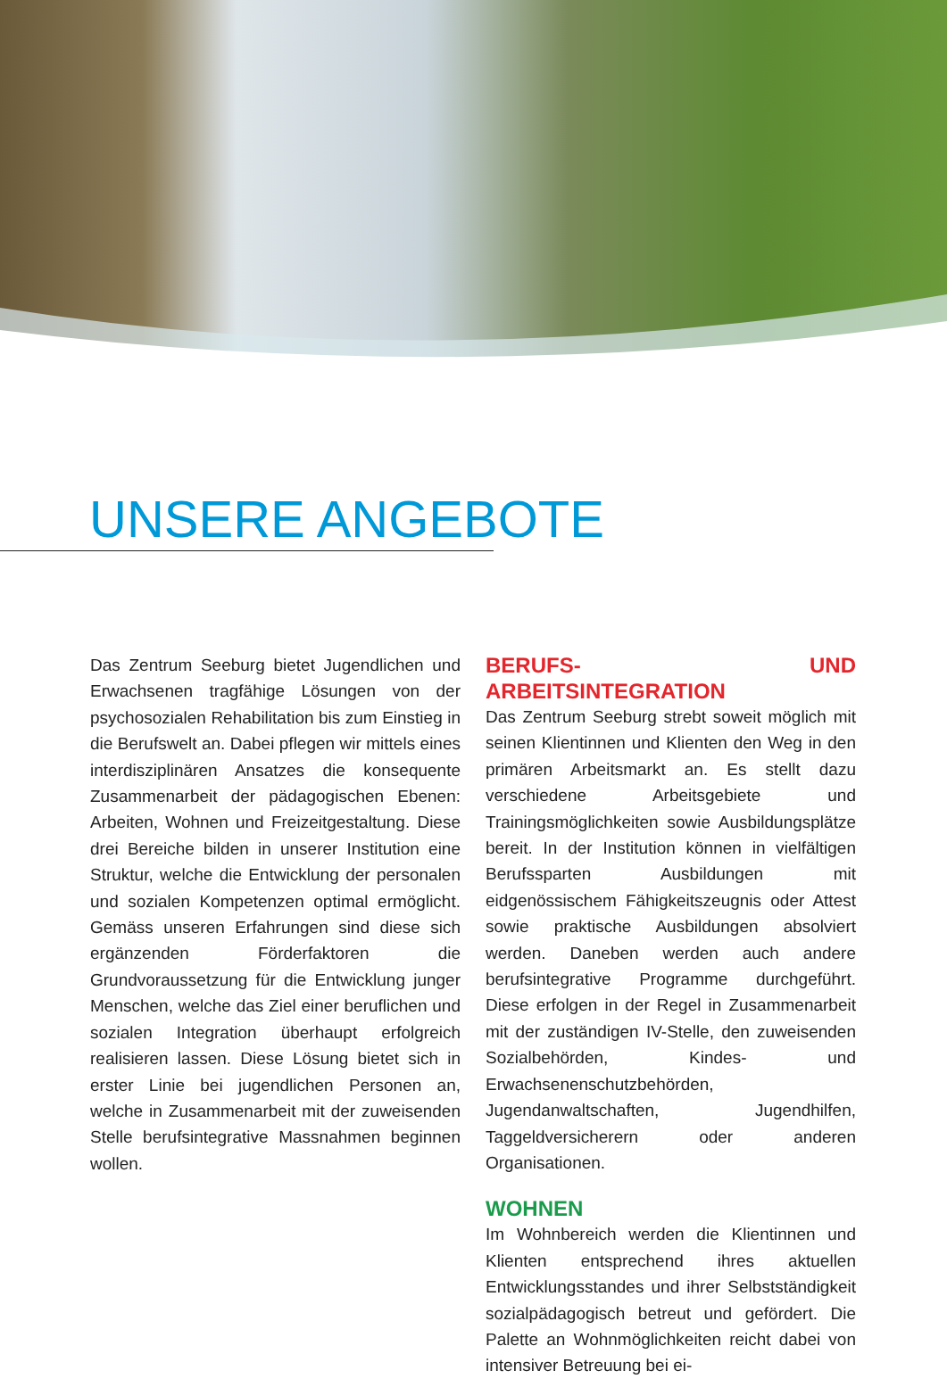UNSERE ANGEBOTE
Das Zentrum Seeburg bietet Jugendlichen und Erwachsenen tragfähige Lösungen von der psychosozialen Rehabilitation bis zum Einstieg in die Berufswelt an. Dabei pflegen wir mittels eines interdisziplinären Ansatzes die konsequente Zusammenarbeit der pädagogischen Ebenen: Arbeiten, Wohnen und Freizeitgestaltung. Diese drei Bereiche bilden in unserer Institution eine Struktur, welche die Entwicklung der personalen und sozialen Kompetenzen optimal ermöglicht. Gemäss unseren Erfahrungen sind diese sich ergänzenden Förderfaktoren die Grundvoraussetzung für die Entwicklung junger Menschen, welche das Ziel einer beruflichen und sozialen Integration überhaupt erfolgreich realisieren lassen. Diese Lösung bietet sich in erster Linie bei jugendlichen Personen an, welche in Zusammenarbeit mit der zuweisenden Stelle berufsintegrative Massnahmen beginnen wollen.
BERUFS- UND ARBEITSINTEGRATION
Das Zentrum Seeburg strebt soweit möglich mit seinen Klientinnen und Klienten den Weg in den primären Arbeitsmarkt an. Es stellt dazu verschiedene Arbeitsgebiete und Trainingsmöglichkeiten sowie Ausbildungsplätze bereit. In der Institution können in vielfältigen Berufssparten Ausbildungen mit eidgenössischem Fähigkeitszeugnis oder Attest sowie praktische Ausbildungen absolviert werden. Daneben werden auch andere berufsintegrative Programme durchgeführt. Diese erfolgen in der Regel in Zusammenarbeit mit der zuständigen IV-Stelle, den zuweisenden Sozialbehörden, Kindes- und Erwachsenenschutzbehörden, Jugendanwaltschaften, Jugendhilfen, Taggeldversicherern oder anderen Organisationen.
WOHNEN
Im Wohnbereich werden die Klientinnen und Klienten entsprechend ihres aktuellen Entwicklungsstandes und ihrer Selbstständigkeit sozialpädagogisch betreut und gefördert. Die Palette an Wohnmöglichkeiten reicht dabei von intensiver Betreuung bei ei-